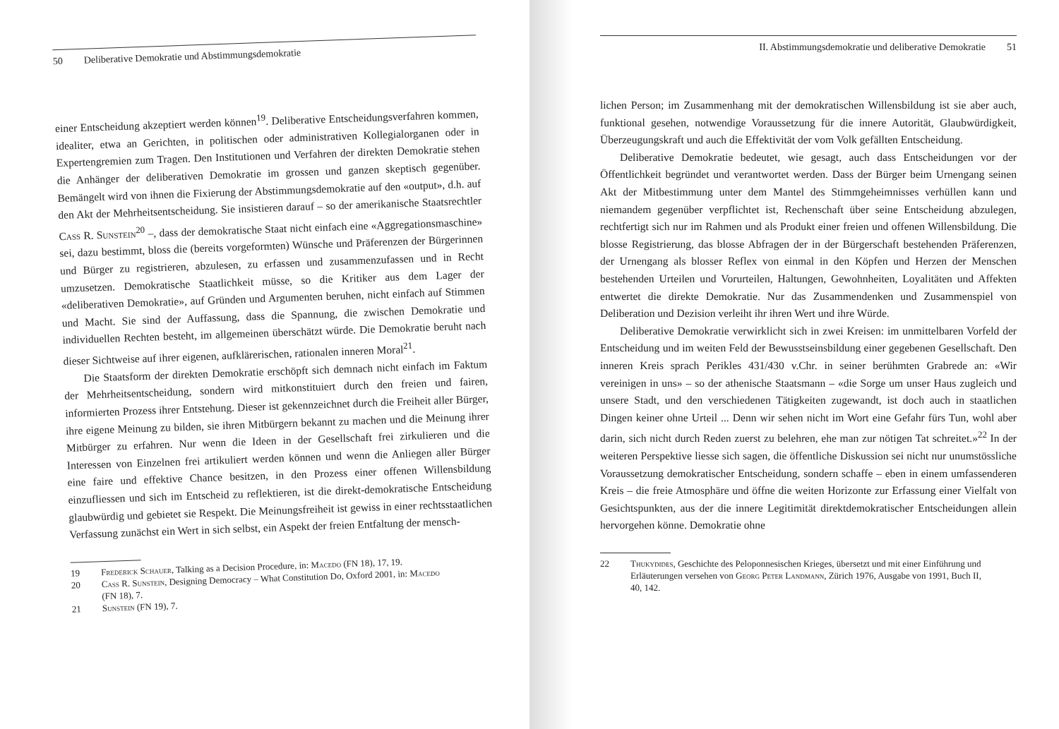50 Deliberative Demokratie und Abstimmungsdemokratie
einer Entscheidung akzeptiert werden können<sup>19</sup>. Deliberative Entscheidungsverfahren kommen, idealiter, etwa an Gerichten, in politischen oder administrativen Kollegialorganen oder in Expertengremien zum Tragen. Den Institutionen und Verfahren der direkten Demokratie stehen die Anhänger der deliberativen Demokratie im grossen und ganzen skeptisch gegenüber. Bemängelt wird von ihnen die Fixierung der Abstimmungsdemokratie auf den «output», d.h. auf den Akt der Mehrheitsentscheidung. Sie insistieren darauf – so der amerikanische Staatsrechtler Cass R. Sunstein<sup>20</sup> –, dass der demokratische Staat nicht einfach eine «Aggregationsmaschine» sei, dazu bestimmt, bloss die (bereits vorgeformten) Wünsche und Präferenzen der Bürgerinnen und Bürger zu registrieren, abzulesen, zu erfassen und zusammenzufassen und in Recht umzusetzen. Demokratische Staatlichkeit müsse, so die Kritiker aus dem Lager der «deliberativen Demokratie», auf Gründen und Argumenten beruhen, nicht einfach auf Stimmen und Macht. Sie sind der Auffassung, dass die Spannung, die zwischen Demokratie und individuellen Rechten besteht, im allgemeinen überschätzt würde. Die Demokratie beruht nach dieser Sichtweise auf ihrer eigenen, aufklärerischen, rationalen inneren Moral<sup>21</sup>.
Die Staatsform der direkten Demokratie erschöpft sich demnach nicht einfach im Faktum der Mehrheitsentscheidung, sondern wird mitkonstituiert durch den freien und fairen, informierten Prozess ihrer Entstehung. Dieser ist gekennzeichnet durch die Freiheit aller Bürger, ihre eigene Meinung zu bilden, sie ihren Mitbürgern bekannt zu machen und die Meinung ihrer Mitbürger zu erfahren. Nur wenn die Ideen in der Gesellschaft frei zirkulieren und die Interessen von Einzelnen frei artikuliert werden können und wenn die Anliegen aller Bürger eine faire und effektive Chance besitzen, in den Prozess einer offenen Willensbildung einzufliessen und sich im Entscheid zu reflektieren, ist die direkt-demokratische Entscheidung glaubwürdig und gebietet sie Respekt. Die Meinungsfreiheit ist gewiss in einer rechtsstaatlichen Verfassung zunächst ein Wert in sich selbst, ein Aspekt der freien Entfaltung der mensch-
19 Frederick Schauer, Talking as a Decision Procedure, in: Macedo (FN 18), 17, 19.
20 Cass R. Sunstein, Designing Democracy – What Constitution Do, Oxford 2001, in: Macedo (FN 18), 7.
21 Sunstein (FN 19), 7.
II. Abstimmungsdemokratie und deliberative Demokratie 51
lichen Person; im Zusammenhang mit der demokratischen Willensbildung ist sie aber auch, funktional gesehen, notwendige Voraussetzung für die innere Autorität, Glaubwürdigkeit, Überzeugungskraft und auch die Effektivität der vom Volk gefällten Entscheidung.
Deliberative Demokratie bedeutet, wie gesagt, auch dass Entscheidungen vor der Öffentlichkeit begründet und verantwortet werden. Dass der Bürger beim Urnengang seinen Akt der Mitbestimmung unter dem Mantel des Stimmgeheimnisses verhüllen kann und niemandem gegenüber verpflichtet ist, Rechenschaft über seine Entscheidung abzulegen, rechtfertigt sich nur im Rahmen und als Produkt einer freien und offenen Willensbildung. Die blosse Registrierung, das blosse Abfragen der in der Bürgerschaft bestehenden Präferenzen, der Urnengang als blosser Reflex von einmal in den Köpfen und Herzen der Menschen bestehenden Urteilen und Vorurteilen, Haltungen, Gewohnheiten, Loyalitäten und Affekten entwertet die direkte Demokratie. Nur das Zusammendenken und Zusammenspiel von Deliberation und Dezision verleiht ihr ihren Wert und ihre Würde.
Deliberative Demokratie verwirklicht sich in zwei Kreisen: im unmittelbaren Vorfeld der Entscheidung und im weiten Feld der Bewusstseinsbildung einer gegebenen Gesellschaft. Den inneren Kreis sprach Perikles 431/430 v.Chr. in seiner berühmten Grabrede an: «Wir vereinigen in uns» – so der athenische Staatsmann – «die Sorge um unser Haus zugleich und unsere Stadt, und den verschiedenen Tätigkeiten zugewandt, ist doch auch in staatlichen Dingen keiner ohne Urteil ... Denn wir sehen nicht im Wort eine Gefahr fürs Tun, wohl aber darin, sich nicht durch Reden zuerst zu belehren, ehe man zur nötigen Tat schreitet.»<sup>22</sup> In der weiteren Perspektive liesse sich sagen, die öffentliche Diskussion sei nicht nur unumstössliche Voraussetzung demokratischer Entscheidung, sondern schaffe – eben in einem umfassenderen Kreis – die freie Atmosphäre und öffne die weiten Horizonte zur Erfassung einer Vielfalt von Gesichtspunkten, aus der die innere Legitimität direktdemokratischer Entscheidungen allein hervorgehen könne. Demokratie ohne
22 Thukydides, Geschichte des Peloponnesischen Krieges, übersetzt und mit einer Einführung und Erläuterungen versehen von Georg Peter Landmann, Zürich 1976, Ausgabe von 1991, Buch II, 40, 142.